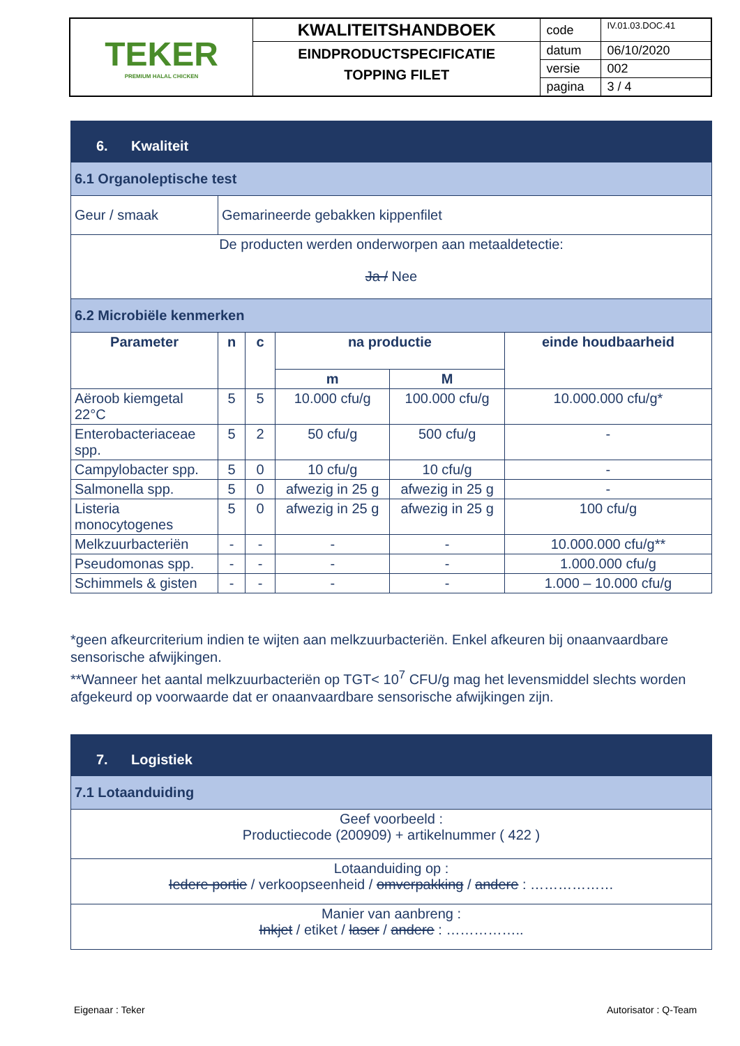| TEKER PREMIUM HALAL CHICKEN | KWALITEITSHANDBOEK | code | IV.01.03.DOC.41 |
| | EINDPRODUCTSPECIFICATIE TOPPING FILET | datum | 06/10/2020 |
| | | versie | 002 |
| | | pagina | 3 / 4 |
| 6. Kwaliteit | | | | | |
| 6.1 Organoleptische test | | | | | |
| Geur / smaak | Gemarineerde gebakken kippenfilet | | | | |
| De producten werden onderworpen aan metaaldetectie: Ja / Nee | | | | | |
| 6.2 Microbiële kenmerken | | | | | |
| Parameter | n | c | na productie | | einde houdbaarheid |
| | | | m | M | |
| Aëroob kiemgetal 22°C | 5 | 5 | 10.000 cfu/g | 100.000 cfu/g | 10.000.000 cfu/g* |
| Enterobacteriaceae spp. | 5 | 2 | 50 cfu/g | 500 cfu/g | - |
| Campylobacter spp. | 5 | 0 | 10 cfu/g | 10 cfu/g | - |
| Salmonella spp. | 5 | 0 | afwezig in 25 g | afwezig in 25 g | - |
| Listeria monocytogenes | 5 | 0 | afwezig in 25 g | afwezig in 25 g | 100 cfu/g |
| Melkzuurbacteriën | - | - | - | - | 10.000.000 cfu/g** |
| Pseudomonas spp. | - | - | - | - | 1.000.000 cfu/g |
| Schimmels & gisten | - | - | - | - | 1.000 – 10.000 cfu/g |
*geen afkeurcriterium indien te wijten aan melkzuurbacteriën. Enkel afkeuren bij onaanvaardbare sensorische afwijkingen.
**Wanneer het aantal melkzuurbacteriën op TGT< 10<sup>7</sup> CFU/g mag het levensmiddel slechts worden afgekeurd op voorwaarde dat er onaanvaardbare sensorische afwijkingen zijn.
| 7. Logistiek |
| 7.1 Lotaanduiding |
| Geef voorbeeld : Productiecode (200909) + artikelnummer ( 422 ) |
| Lotaanduiding op : Iedere portie / verkoopseenheid / omverpakking / andere : ……………… |
| Manier van aanbreng : Inkjet / etiket / laser / andere : …………….. |
Eigenaar : Teker Autorisator : Q-Team